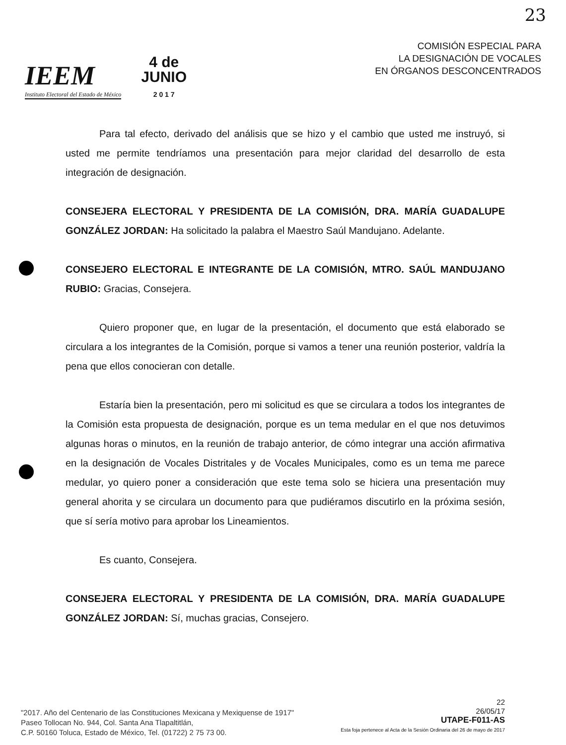23
IEEM
Instituto Electoral del Estado de México
4 de
JUNIO
2 0 1 7
COMISIÓN ESPECIAL PARA
LA DESIGNACIÓN DE VOCALES
EN ÓRGANOS DESCONCENTRADOS
Para tal efecto, derivado del análisis que se hizo y el cambio que usted me instruyó, si usted me permite tendríamos una presentación para mejor claridad del desarrollo de esta integración de designación.
CONSEJERA ELECTORAL Y PRESIDENTA DE LA COMISIÓN, DRA. MARÍA GUADALUPE GONZÁLEZ JORDAN: Ha solicitado la palabra el Maestro Saúl Mandujano. Adelante.
CONSEJERO ELECTORAL E INTEGRANTE DE LA COMISIÓN, MTRO. SAÚL MANDUJANO RUBIO: Gracias, Consejera.
Quiero proponer que, en lugar de la presentación, el documento que está elaborado se circulara a los integrantes de la Comisión, porque si vamos a tener una reunión posterior, valdría la pena que ellos conocieran con detalle.
Estaría bien la presentación, pero mi solicitud es que se circulara a todos los integrantes de la Comisión esta propuesta de designación, porque es un tema medular en el que nos detuvimos algunas horas o minutos, en la reunión de trabajo anterior, de cómo integrar una acción afirmativa en la designación de Vocales Distritales y de Vocales Municipales, como es un tema me parece medular, yo quiero poner a consideración que este tema solo se hiciera una presentación muy general ahorita y se circulara un documento para que pudiéramos discutirlo en la próxima sesión, que sí sería motivo para aprobar los Lineamientos.
Es cuanto, Consejera.
CONSEJERA ELECTORAL Y PRESIDENTA DE LA COMISIÓN, DRA. MARÍA GUADALUPE GONZÁLEZ JORDAN: Sí, muchas gracias, Consejero.
"2017. Año del Centenario de las Constituciones Mexicana y Mexiquense de 1917"
Paseo Tollocan No. 944, Col. Santa Ana Tlapaltitlán,
C.P. 50160 Toluca, Estado de México, Tel. (01722) 2 75 73 00.
22
26/05/17
UTAPE-F011-AS
Esta foja pertenece al Acta de la Sesión Ordinaria del 26 de mayo de 2017